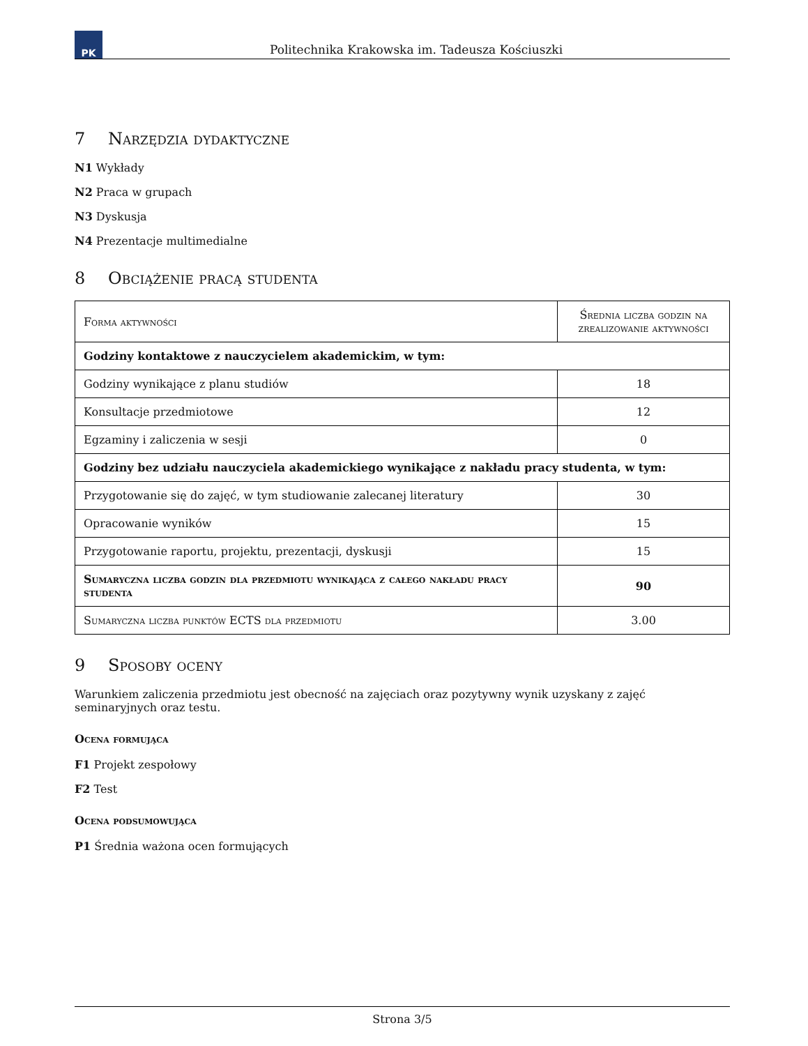PK
Politechnika Krakowska im. Tadeusza Kościuszki
7 Narzędzia dydaktyczne
N1 Wykłady
N2 Praca w grupach
N3 Dyskusja
N4 Prezentacje multimedialne
8 Obciążenie pracą studenta
| Forma aktywności | Średnia liczba godzin na zrealizowanie aktywności |
| --- | --- |
| Godziny kontaktowe z nauczycielem akademickim, w tym: | |
| Godziny wynikające z planu studiów | 18 |
| Konsultacje przedmiotowe | 12 |
| Egzaminy i zaliczenia w sesji | 0 |
| Godziny bez udziału nauczyciela akademickiego wynikające z nakładu pracy studenta, w tym: | |
| Przygotowanie się do zajęć, w tym studiowanie zalecanej literatury | 30 |
| Opracowanie wyników | 15 |
| Przygotowanie raportu, projektu, prezentacji, dyskusji | 15 |
| Sumaryczna liczba godzin dla przedmiotu wynikająca z całego nakładu pracy studenta | 90 |
| Sumaryczna liczba punktów ECTS dla przedmiotu | 3.00 |
9 Sposoby oceny
Warunkiem zaliczenia przedmiotu jest obecność na zajęciach oraz pozytywny wynik uzyskany z zajęć seminaryjnych oraz testu.
Ocena formująca
F1 Projekt zespołowy
F2 Test
Ocena podsumowująca
P1 Średnia ważona ocen formujących
Strona 3/5